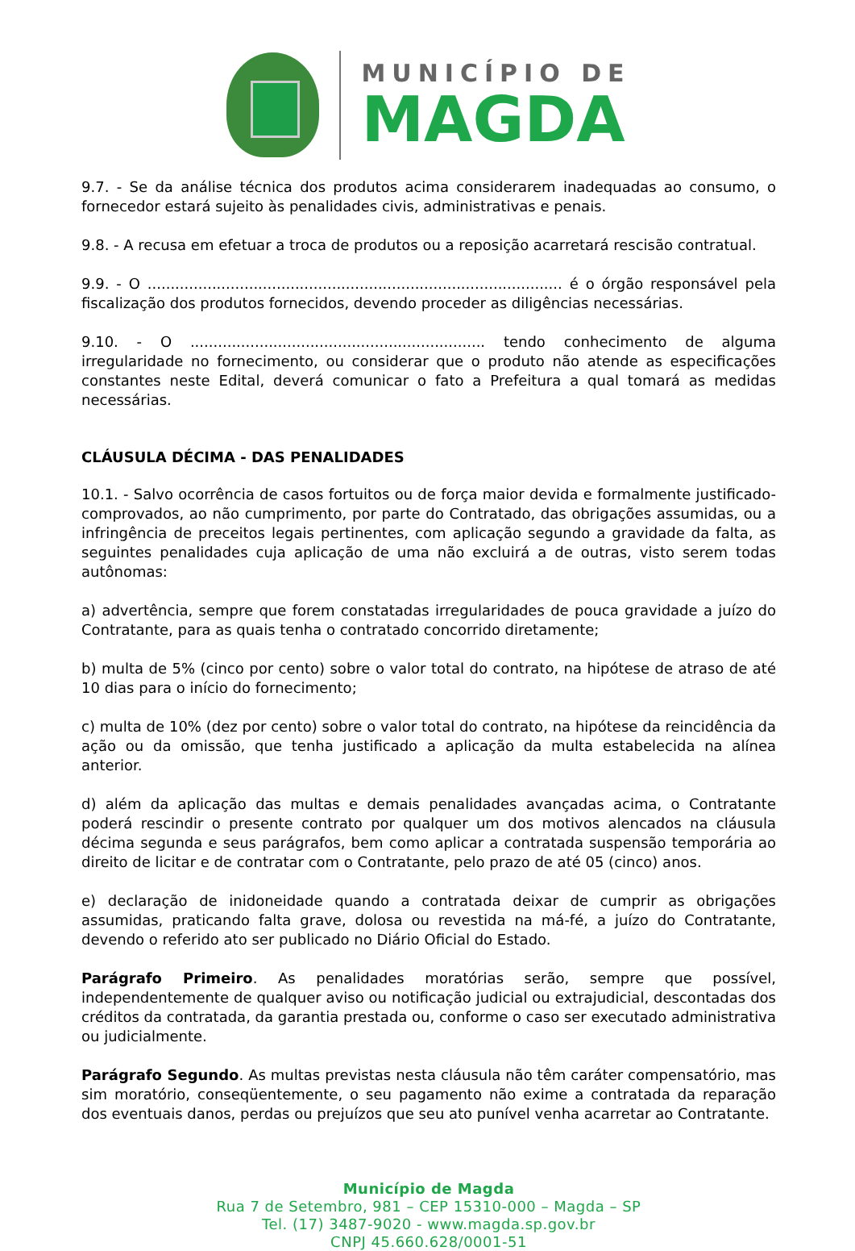MUNICÍPIO DE
MAGDA
9.7. - Se da análise técnica dos produtos acima considerarem inadequadas ao consumo, o fornecedor estará sujeito às penalidades civis, administrativas e penais.
9.8. - A recusa em efetuar a troca de produtos ou a reposição acarretará rescisão contratual.
9.9. - O .......................................................................................... é o órgão responsável pela fiscalização dos produtos fornecidos, devendo proceder as diligências necessárias.
9.10. - O ................................................................ tendo conhecimento de alguma irregularidade no fornecimento, ou considerar que o produto não atende as especificações constantes neste Edital, deverá comunicar o fato a Prefeitura a qual tomará as medidas necessárias.
CLÁUSULA DÉCIMA - DAS PENALIDADES
10.1. - Salvo ocorrência de casos fortuitos ou de força maior devida e formalmente justificado-comprovados, ao não cumprimento, por parte do Contratado, das obrigações assumidas, ou a infringência de preceitos legais pertinentes, com aplicação segundo a gravidade da falta, as seguintes penalidades cuja aplicação de uma não excluirá a de outras, visto serem todas autônomas:
a) advertência, sempre que forem constatadas irregularidades de pouca gravidade a juízo do Contratante, para as quais tenha o contratado concorrido diretamente;
b) multa de 5% (cinco por cento) sobre o valor total do contrato, na hipótese de atraso de até 10 dias para o início do fornecimento;
c) multa de 10% (dez por cento) sobre o valor total do contrato, na hipótese da reincidência da ação ou da omissão, que tenha justificado a aplicação da multa estabelecida na alínea anterior.
d) além da aplicação das multas e demais penalidades avançadas acima, o Contratante poderá rescindir o presente contrato por qualquer um dos motivos alencados na cláusula décima segunda e seus parágrafos, bem como aplicar a contratada suspensão temporária ao direito de licitar e de contratar com o Contratante, pelo prazo de até 05 (cinco) anos.
e) declaração de inidoneidade quando a contratada deixar de cumprir as obrigações assumidas, praticando falta grave, dolosa ou revestida na má-fé, a juízo do Contratante, devendo o referido ato ser publicado no Diário Oficial do Estado.
Parágrafo Primeiro. As penalidades moratórias serão, sempre que possível, independentemente de qualquer aviso ou notificação judicial ou extrajudicial, descontadas dos créditos da contratada, da garantia prestada ou, conforme o caso ser executado administrativa ou judicialmente.
Parágrafo Segundo. As multas previstas nesta cláusula não têm caráter compensatório, mas sim moratório, conseqüentemente, o seu pagamento não exime a contratada da reparação dos eventuais danos, perdas ou prejuízos que seu ato punível venha acarretar ao Contratante.
Município de Magda
Rua 7 de Setembro, 981 – CEP 15310-000 – Magda – SP
Tel. (17) 3487-9020 - www.magda.sp.gov.br
CNPJ 45.660.628/0001-51